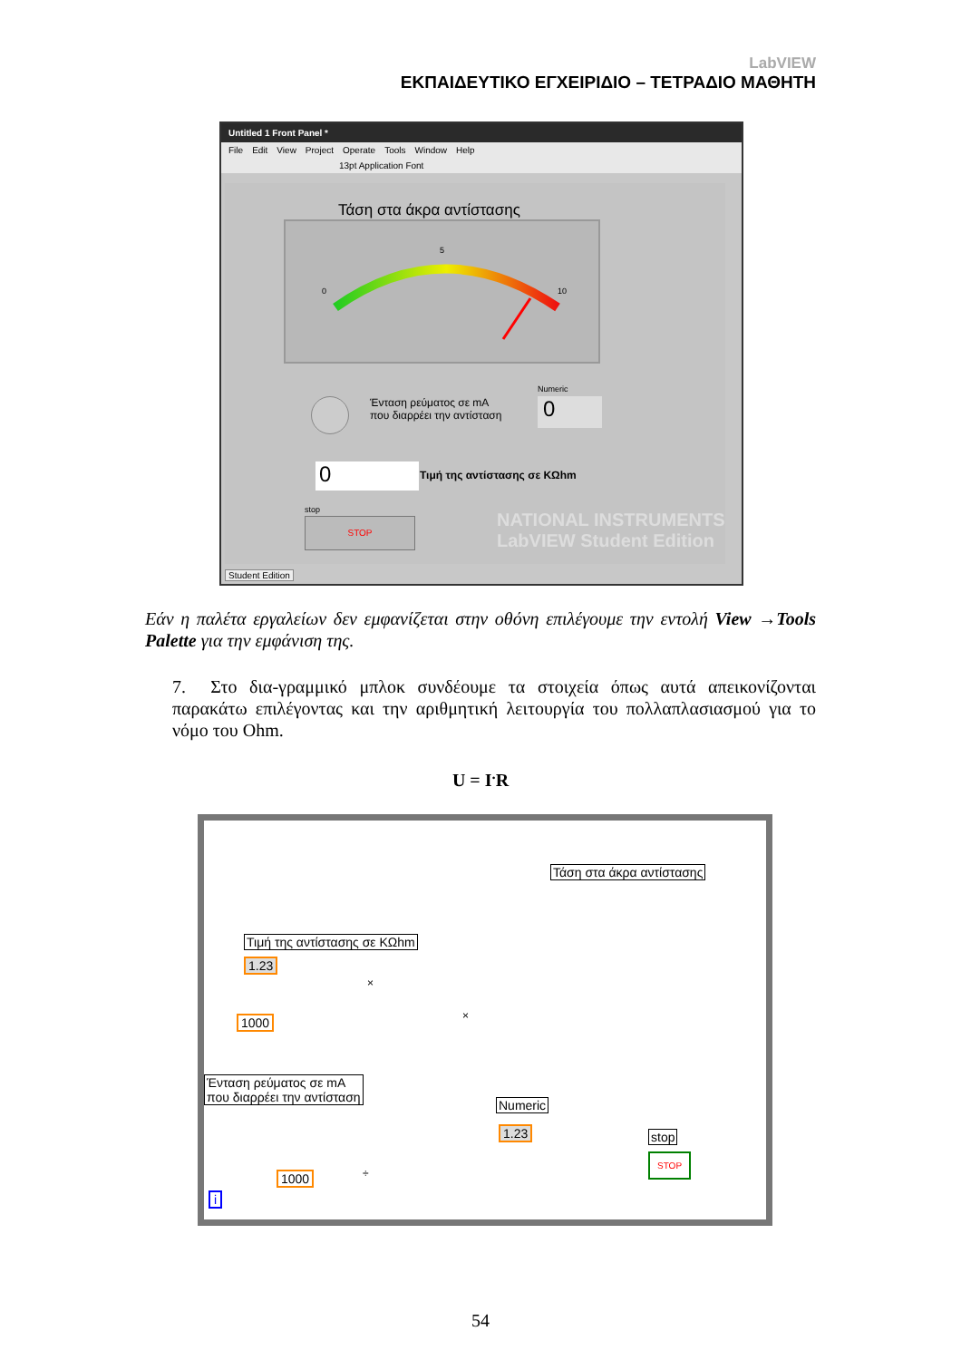LabVIEW
ΕΚΠΑΙΔΕΥΤΙΚΟ ΕΓΧΕΙΡΙΔΙΟ – ΤΕΤΡΑΔΙΟ ΜΑΘΗΤΗ
Untitled 1 Front Panel *
File Edit View Project Operate Tools Window Help
13pt Application Font
Τάση στα άκρα αντίστασης
0
5
10
Ένταση ρεύματος σε mA
που διαρρέει την αντίσταση
Numeric
0
0 Τιμή της αντίστασης σε KΩhm
stop
STOP
NATIONAL INSTRUMENTS
LabVIEW Student Edition
Student Edition
Εάν η παλέτα εργαλείων δεν εμφανίζεται στην οθόνη επιλέγουμε την εντολή View →Tools Palette για την εμφάνιση της.
7. Στο δια-γραμμικό μπλοκ συνδέουμε τα στοιχεία όπως αυτά απεικονίζονται παρακάτω επιλέγοντας και την αριθμητική λειτουργία του πολλαπλασιασμού για το νόμο του Ohm.
U = I<sup>.</sup>R
Τάση στα άκρα αντίστασης
Τιμή της αντίστασης σε KΩhm
1.23
1000
×
×
Ένταση ρεύματος σε mA
που διαρρέει την αντίσταση
Numeric
1.23
÷
1000
stop
STOP
i
54